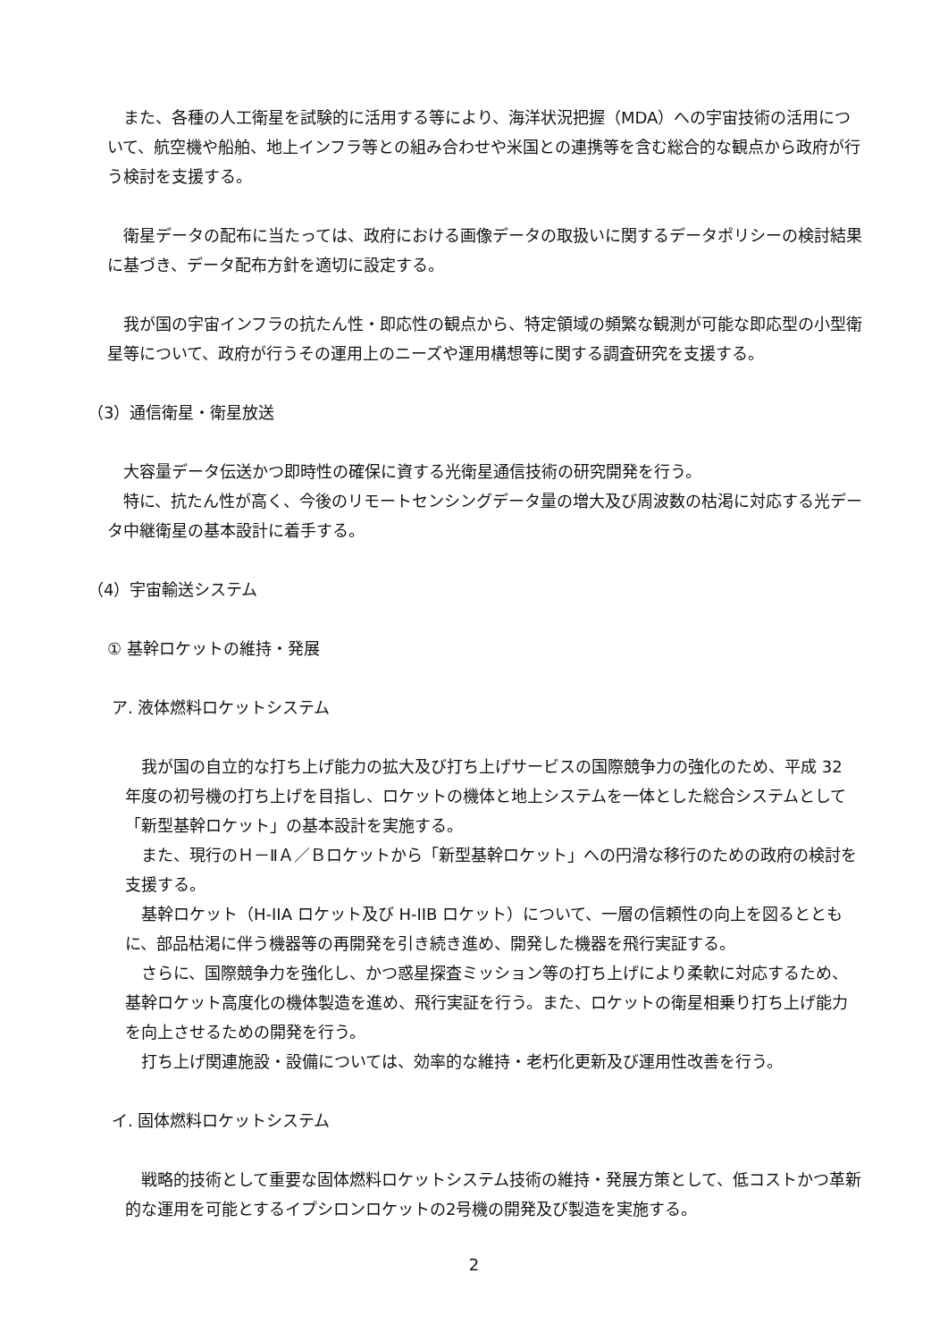また、各種の人工衛星を試験的に活用する等により、海洋状況把握（MDA）への宇宙技術の活用について、航空機や船舶、地上インフラ等との組み合わせや米国との連携等を含む総合的な観点から政府が行う検討を支援する。
衛星データの配布に当たっては、政府における画像データの取扱いに関するデータポリシーの検討結果に基づき、データ配布方針を適切に設定する。
我が国の宇宙インフラの抗たん性・即応性の観点から、特定領域の頻繁な観測が可能な即応型の小型衛星等について、政府が行うその運用上のニーズや運用構想等に関する調査研究を支援する。
（3）通信衛星・衛星放送
大容量データ伝送かつ即時性の確保に資する光衛星通信技術の研究開発を行う。
特に、抗たん性が高く、今後のリモートセンシングデータ量の増大及び周波数の枯渇に対応する光データ中継衛星の基本設計に着手する。
（4）宇宙輸送システム
① 基幹ロケットの維持・発展
ア. 液体燃料ロケットシステム
我が国の自立的な打ち上げ能力の拡大及び打ち上げサービスの国際競争力の強化のため、平成 32 年度の初号機の打ち上げを目指し、ロケットの機体と地上システムを一体とした総合システムとして「新型基幹ロケット」の基本設計を実施する。
また、現行のＨ－ⅡＡ／Ｂロケットから「新型基幹ロケット」への円滑な移行のための政府の検討を支援する。
基幹ロケット（H-IIA ロケット及び H-IIB ロケット）について、一層の信頼性の向上を図るとともに、部品枯渇に伴う機器等の再開発を引き続き進め、開発した機器を飛行実証する。
さらに、国際競争力を強化し、かつ惑星探査ミッション等の打ち上げにより柔軟に対応するため、基幹ロケット高度化の機体製造を進め、飛行実証を行う。また、ロケットの衛星相乗り打ち上げ能力を向上させるための開発を行う。
打ち上げ関連施設・設備については、効率的な維持・老朽化更新及び運用性改善を行う。
イ. 固体燃料ロケットシステム
戦略的技術として重要な固体燃料ロケットシステム技術の維持・発展方策として、低コストかつ革新的な運用を可能とするイプシロンロケットの2号機の開発及び製造を実施する。
2